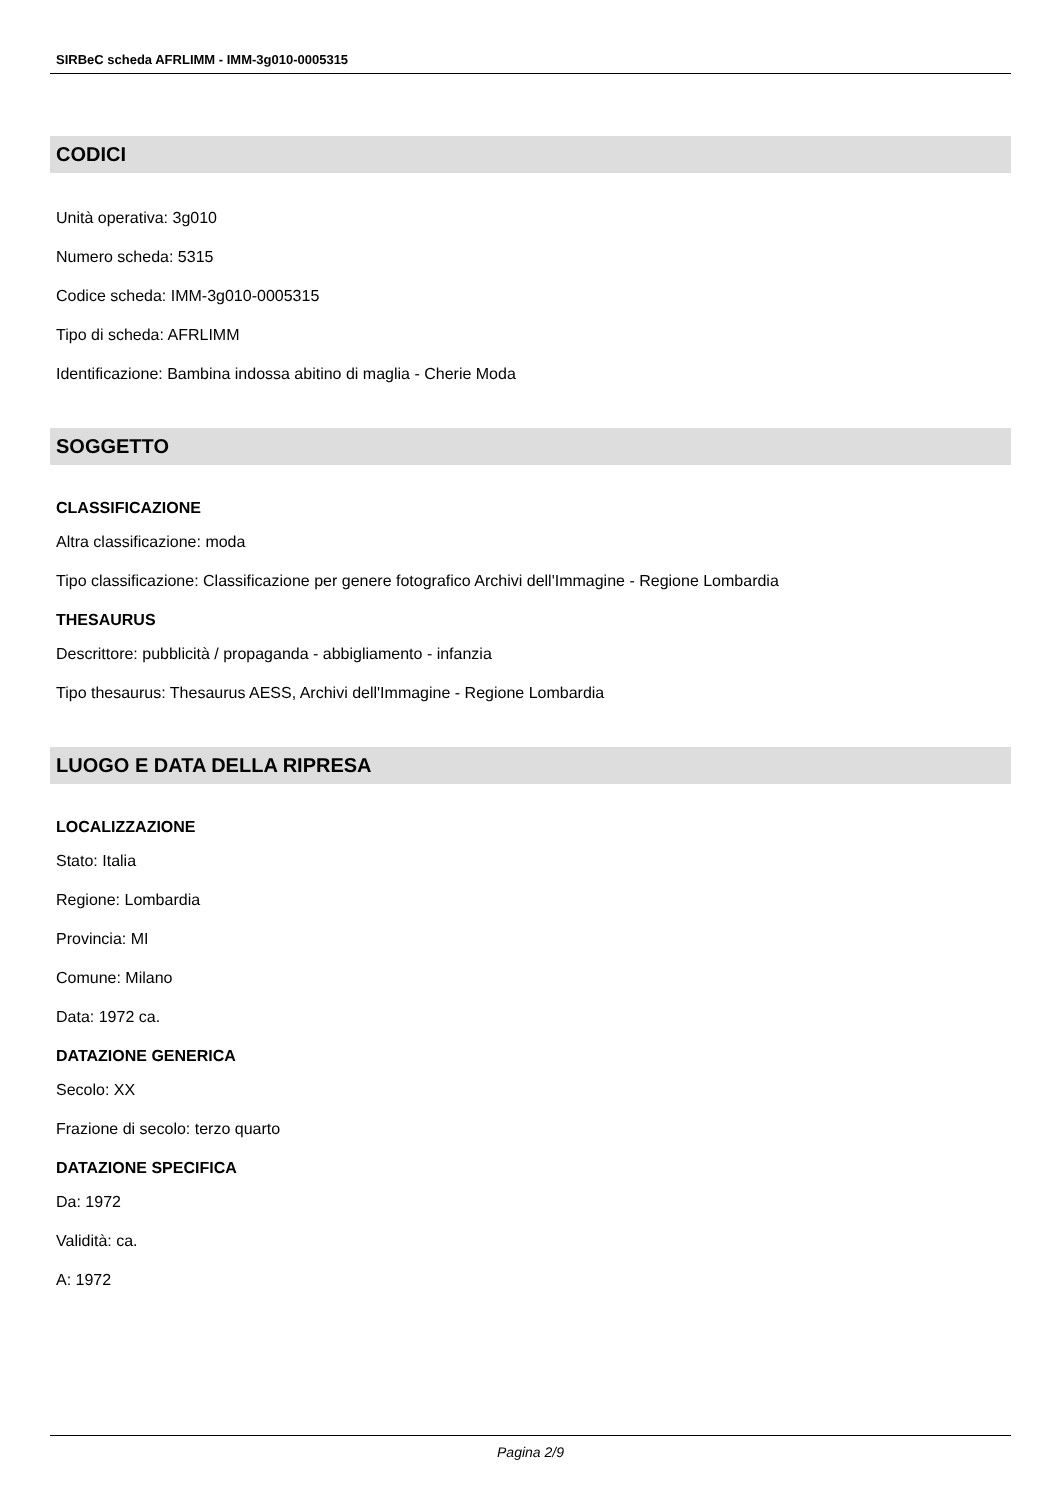SIRBeC scheda AFRLIMM - IMM-3g010-0005315
CODICI
Unità operativa: 3g010
Numero scheda: 5315
Codice scheda: IMM-3g010-0005315
Tipo di scheda: AFRLIMM
Identificazione: Bambina indossa abitino di maglia - Cherie Moda
SOGGETTO
CLASSIFICAZIONE
Altra classificazione: moda
Tipo classificazione: Classificazione per genere fotografico Archivi dell'Immagine - Regione Lombardia
THESAURUS
Descrittore: pubblicità / propaganda - abbigliamento - infanzia
Tipo thesaurus: Thesaurus AESS, Archivi dell'Immagine - Regione Lombardia
LUOGO E DATA DELLA RIPRESA
LOCALIZZAZIONE
Stato: Italia
Regione: Lombardia
Provincia: MI
Comune: Milano
Data: 1972 ca.
DATAZIONE GENERICA
Secolo: XX
Frazione di secolo: terzo quarto
DATAZIONE SPECIFICA
Da: 1972
Validità: ca.
A: 1972
Pagina 2/9